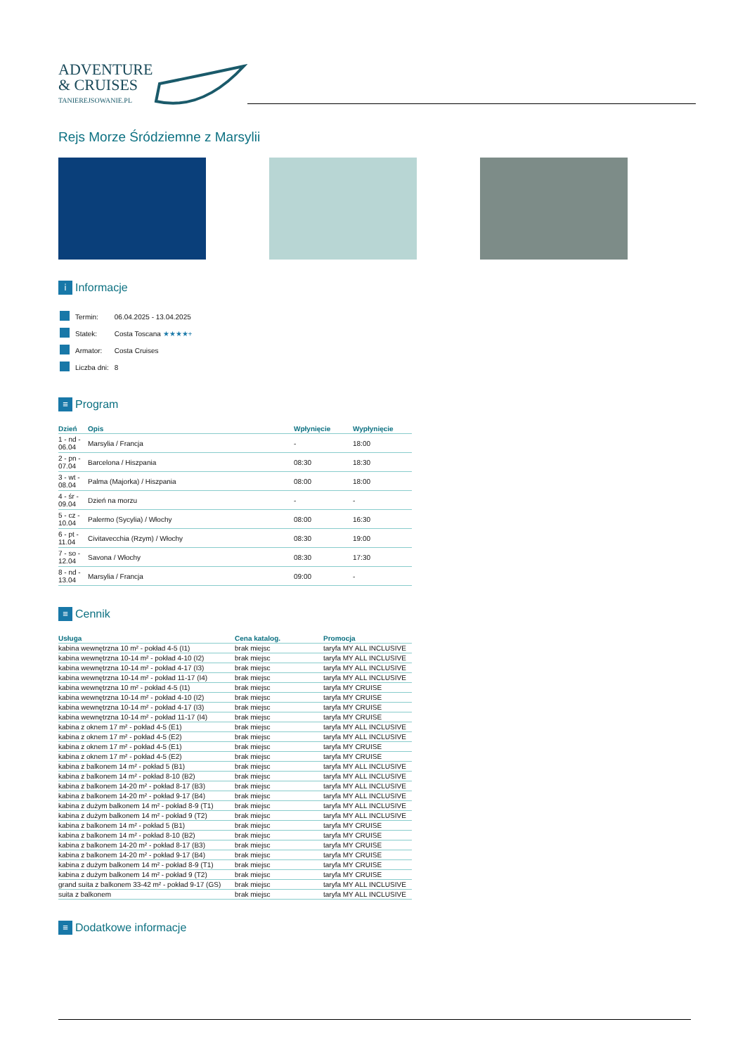ADVENTURE
& CRUISES
TANIEREJSOWANIE.PL
Rejs Morze Śródziemne z Marsylii
i Informacje
| | Termin: | 06.04.2025 - 13.04.2025 |
| | Statek: | Costa Toscana ★★★★+ |
| | Armator: | Costa Cruises |
| | Liczba dni: | 8 |
≡ Program
| Dzień | Opis | Wpłynięcie | Wypłynięcie |
| --- | --- | --- | --- |
| 1 - nd - 06.04 | Marsylia / Francja | - | 18:00 |
| 2 - pn - 07.04 | Barcelona / Hiszpania | 08:30 | 18:30 |
| 3 - wt - 08.04 | Palma (Majorka) / Hiszpania | 08:00 | 18:00 |
| 4 - śr - 09.04 | Dzień na morzu | - | - |
| 5 - cz - 10.04 | Palermo (Sycylia) / Włochy | 08:00 | 16:30 |
| 6 - pt - 11.04 | Civitavecchia (Rzym) / Włochy | 08:30 | 19:00 |
| 7 - so - 12.04 | Savona / Włochy | 08:30 | 17:30 |
| 8 - nd - 13.04 | Marsylia / Francja | 09:00 | - |
≡ Cennik
| Usługa | Cena katalog. | Promocja |
| --- | --- | --- |
| kabina wewnętrzna 10 m² - pokład 4-5 (I1) | brak miejsc | taryfa MY ALL INCLUSIVE |
| kabina wewnętrzna 10-14 m² - pokład 4-10 (I2) | brak miejsc | taryfa MY ALL INCLUSIVE |
| kabina wewnętrzna 10-14 m² - pokład 4-17 (I3) | brak miejsc | taryfa MY ALL INCLUSIVE |
| kabina wewnętrzna 10-14 m² - pokład 11-17 (I4) | brak miejsc | taryfa MY ALL INCLUSIVE |
| kabina wewnętrzna 10 m² - pokład 4-5 (I1) | brak miejsc | taryfa MY CRUISE |
| kabina wewnętrzna 10-14 m² - pokład 4-10 (I2) | brak miejsc | taryfa MY CRUISE |
| kabina wewnętrzna 10-14 m² - pokład 4-17 (I3) | brak miejsc | taryfa MY CRUISE |
| kabina wewnętrzna 10-14 m² - pokład 11-17 (I4) | brak miejsc | taryfa MY CRUISE |
| kabina z oknem 17 m² - pokład 4-5 (E1) | brak miejsc | taryfa MY ALL INCLUSIVE |
| kabina z oknem 17 m² - pokład 4-5 (E2) | brak miejsc | taryfa MY ALL INCLUSIVE |
| kabina z oknem 17 m² - pokład 4-5 (E1) | brak miejsc | taryfa MY CRUISE |
| kabina z oknem 17 m² - pokład 4-5 (E2) | brak miejsc | taryfa MY CRUISE |
| kabina z balkonem 14 m² - pokład 5 (B1) | brak miejsc | taryfa MY ALL INCLUSIVE |
| kabina z balkonem 14 m² - pokład 8-10 (B2) | brak miejsc | taryfa MY ALL INCLUSIVE |
| kabina z balkonem 14-20 m² - pokład 8-17 (B3) | brak miejsc | taryfa MY ALL INCLUSIVE |
| kabina z balkonem 14-20 m² - pokład 9-17 (B4) | brak miejsc | taryfa MY ALL INCLUSIVE |
| kabina z dużym balkonem 14 m² - pokład 8-9 (T1) | brak miejsc | taryfa MY ALL INCLUSIVE |
| kabina z dużym balkonem 14 m² - pokład 9 (T2) | brak miejsc | taryfa MY ALL INCLUSIVE |
| kabina z balkonem 14 m² - pokład 5 (B1) | brak miejsc | taryfa MY CRUISE |
| kabina z balkonem 14 m² - pokład 8-10 (B2) | brak miejsc | taryfa MY CRUISE |
| kabina z balkonem 14-20 m² - pokład 8-17 (B3) | brak miejsc | taryfa MY CRUISE |
| kabina z balkonem 14-20 m² - pokład 9-17 (B4) | brak miejsc | taryfa MY CRUISE |
| kabina z dużym balkonem 14 m² - pokład 8-9 (T1) | brak miejsc | taryfa MY CRUISE |
| kabina z dużym balkonem 14 m² - pokład 9 (T2) | brak miejsc | taryfa MY CRUISE |
| grand suita z balkonem 33-42 m² - pokład 9-17 (GS) | brak miejsc | taryfa MY ALL INCLUSIVE |
| suita z balkonem | brak miejsc | taryfa MY ALL INCLUSIVE |
≡ Dodatkowe informacje